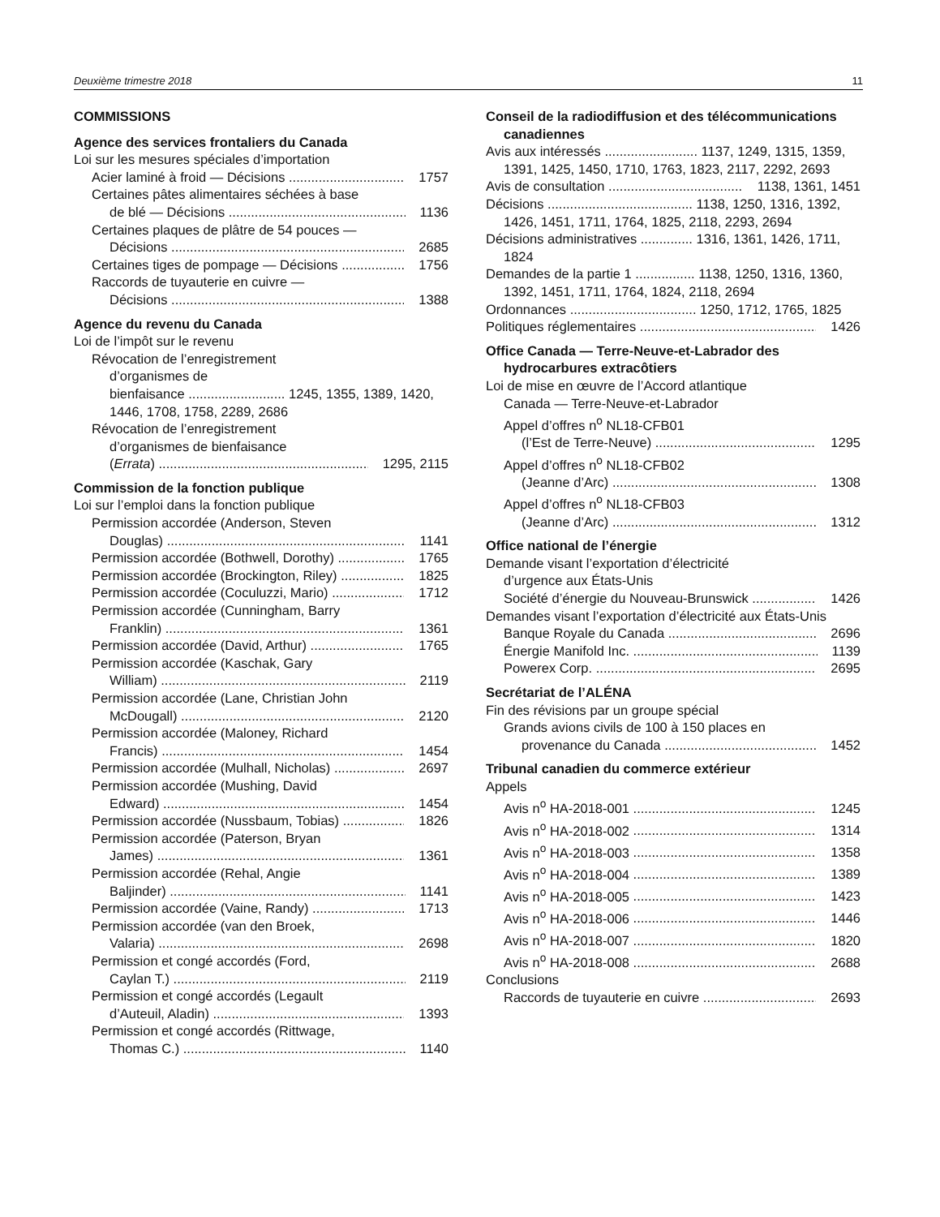Deuxième trimestre 2018 11
COMMISSIONS
Agence des services frontaliers du Canada
Loi sur les mesures spéciales d’importation
Acier laminé à froid — Décisions 1757
Certaines pâtes alimentaires séchées à base
de blé — Décisions 1136
Certaines plaques de plâtre de 54 pouces —
Décisions 2685
Certaines tiges de pompage — Décisions 1756
Raccords de tuyauterie en cuivre —
Décisions 1388
Agence du revenu du Canada
Loi de l’impôt sur le revenu
Révocation de l’enregistrement
d’organismes de
bienfaisance .......................... 1245, 1355, 1389, 1420, 1446, 1708, 1758, 2289, 2686
Révocation de l’enregistrement
d’organismes de bienfaisance
(Errata) 1295, 2115
Commission de la fonction publique
Loi sur l’emploi dans la fonction publique
Permission accordée (Anderson, Steven
Douglas) 1141
Permission accordée (Bothwell, Dorothy) 1765
Permission accordée (Brockington, Riley) 1825
Permission accordée (Coculuzzi, Mario) 1712
Permission accordée (Cunningham, Barry
Franklin) 1361
Permission accordée (David, Arthur) 1765
Permission accordée (Kaschak, Gary
William) 2119
Permission accordée (Lane, Christian John
McDougall) 2120
Permission accordée (Maloney, Richard
Francis) 1454
Permission accordée (Mulhall, Nicholas) 2697
Permission accordée (Mushing, David
Edward) 1454
Permission accordée (Nussbaum, Tobias) 1826
Permission accordée (Paterson, Bryan
James) 1361
Permission accordée (Rehal, Angie
Baljinder) 1141
Permission accordée (Vaine, Randy) 1713
Permission accordée (van den Broek,
Valaria) 2698
Permission et congé accordés (Ford,
Caylan T.) 2119
Permission et congé accordés (Legault
d’Auteuil, Aladin) 1393
Permission et congé accordés (Rittwage,
Thomas C.) 1140
Conseil de la radiodiffusion et des télécommunications canadiennes
Avis aux intéressés ......................... 1137, 1249, 1315, 1359, 1391, 1425, 1450, 1710, 1763, 1823, 2117, 2292, 2693
Avis de consultation 1138, 1361, 1451
Décisions ....................................... 1138, 1250, 1316, 1392, 1426, 1451, 1711, 1764, 1825, 2118, 2293, 2694
Décisions administratives .............. 1316, 1361, 1426, 1711, 1824
Demandes de la partie 1 ................ 1138, 1250, 1316, 1360, 1392, 1451, 1711, 1764, 1824, 2118, 2694
Ordonnances .................................. 1250, 1712, 1765, 1825
Politiques réglementaires 1426
Office Canada — Terre-Neuve-et-Labrador des hydrocarbures extracôtiers
Loi de mise en œuvre de l’Accord atlantique
Canada — Terre-Neuve-et-Labrador
Appel d’offres n<sup>o</sup> NL18-CFB01
(l’Est de Terre-Neuve) 1295
Appel d’offres n<sup>o</sup> NL18-CFB02
(Jeanne d’Arc) 1308
Appel d’offres n<sup>o</sup> NL18-CFB03
(Jeanne d’Arc) 1312
Office national de l’énergie
Demande visant l’exportation d’électricité
d’urgence aux États-Unis
Société d’énergie du Nouveau-Brunswick 1426
Demandes visant l’exportation d’électricité aux États-Unis
Banque Royale du Canada 2696
Énergie Manifold Inc. 1139
Powerex Corp. 2695
Secrétariat de l’ALÉNA
Fin des révisions par un groupe spécial
Grands avions civils de 100 à 150 places en
provenance du Canada 1452
Tribunal canadien du commerce extérieur
Appels
Avis n<sup>o</sup> HA-2018-001 1245
Avis n<sup>o</sup> HA-2018-002 1314
Avis n<sup>o</sup> HA-2018-003 1358
Avis n<sup>o</sup> HA-2018-004 1389
Avis n<sup>o</sup> HA-2018-005 1423
Avis n<sup>o</sup> HA-2018-006 1446
Avis n<sup>o</sup> HA-2018-007 1820
Avis n<sup>o</sup> HA-2018-008 2688
Conclusions
Raccords de tuyauterie en cuivre 2693